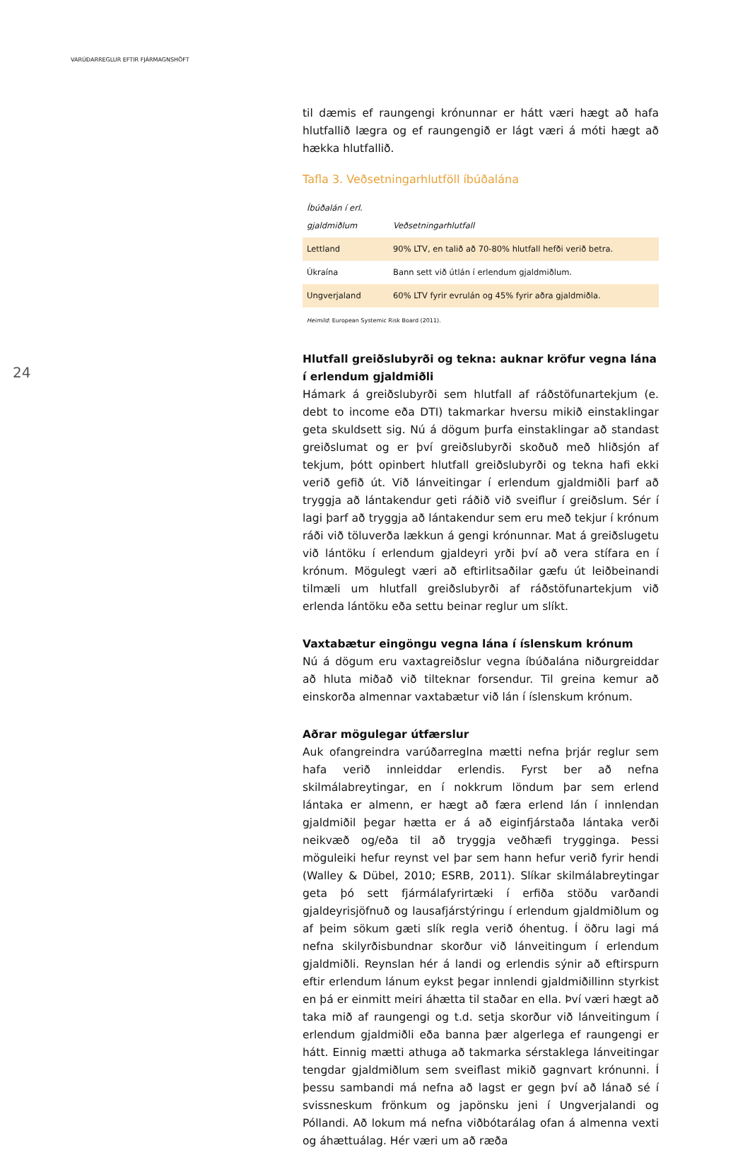VARÚÐARREGLUR EFTIR FJÁRMAGNSHÖFT
24
til dæmis ef raungengi krónunnar er hátt væri hægt að hafa hlutfallið lægra og ef raungengið er lágt væri á móti hægt að hækka hlutfallið.
Tafla 3. Veðsetningarhlutföll íbúðalána
| Íbúðalán í erl. gjaldmiðlum | Veðsetningarhlutfall |
| --- | --- |
| Lettland | 90% LTV, en talið að 70-80% hlutfall hefði verið betra. |
| Úkraína | Bann sett við útlán í erlendum gjaldmiðlum. |
| Ungverjaland | 60% LTV fyrir evrulán og 45% fyrir aðra gjaldmiðla. |
Heimild: European Systemic Risk Board (2011).
Hlutfall greiðslubyrði og tekna: auknar kröfur vegna lána í erlendum gjaldmiðli
Hámark á greiðslubyrði sem hlutfall af ráðstöfunartekjum (e. debt to income eða DTI) takmarkar hversu mikið einstaklingar geta skuldsett sig. Nú á dögum þurfa einstaklingar að standast greiðslumat og er því greiðslubyrði skoðuð með hliðsjón af tekjum, þótt opinbert hlutfall greiðslubyrði og tekna hafi ekki verið gefið út. Við lánveitingar í erlendum gjaldmiðli þarf að tryggja að lántakendur geti ráðið við sveiflur í greiðslum. Sér í lagi þarf að tryggja að lántakendur sem eru með tekjur í krónum ráði við töluverða lækkun á gengi krónunnar. Mat á greiðslugetu við lántöku í erlendum gjaldeyri yrði því að vera stífara en í krónum. Mögulegt væri að eftirlitsaðilar gæfu út leiðbeinandi tilmæli um hlutfall greiðslubyrði af ráðstöfunartekjum við erlenda lántöku eða settu beinar reglur um slíkt.
Vaxtabætur eingöngu vegna lána í íslenskum krónum
Nú á dögum eru vaxtagreiðslur vegna íbúðalána niðurgreiddar að hluta miðað við tilteknar forsendur. Til greina kemur að einskorða almennar vaxtabætur við lán í íslenskum krónum.
Aðrar mögulegar útfærslur
Auk ofangreindra varúðarreglna mætti nefna þrjár reglur sem hafa verið innleiddar erlendis. Fyrst ber að nefna skilmálabreytingar, en í nokkrum löndum þar sem erlend lántaka er almenn, er hægt að færa erlend lán í innlendan gjaldmiðil þegar hætta er á að eiginfjárstaða lántaka verði neikvæð og/eða til að tryggja veðhæfi trygginga. Þessi möguleiki hefur reynst vel þar sem hann hefur verið fyrir hendi (Walley & Dübel, 2010; ESRB, 2011). Slíkar skilmálabreytingar geta þó sett fjármálafyrirtæki í erfiða stöðu varðandi gjaldeyrisjöfnuð og lausafjárstýringu í erlendum gjaldmiðlum og af þeim sökum gæti slík regla verið óhentug. Í öðru lagi má nefna skilyrðisbundnar skorður við lánveitingum í erlendum gjaldmiðli. Reynslan hér á landi og erlendis sýnir að eftirspurn eftir erlendum lánum eykst þegar innlendi gjaldmiðillinn styrkist en þá er einmitt meiri áhætta til staðar en ella. Því væri hægt að taka mið af raungengi og t.d. setja skorður við lánveitingum í erlendum gjaldmiðli eða banna þær algerlega ef raungengi er hátt. Einnig mætti athuga að takmarka sérstaklega lánveitingar tengdar gjaldmiðlum sem sveiflast mikið gagnvart krónunni. Í þessu sambandi má nefna að lagst er gegn því að lánað sé í svissneskum frönkum og japönsku jeni í Ungverjalandi og Póllandi. Að lokum má nefna viðbótarálag ofan á almenna vexti og áhættuálag. Hér væri um að ræða